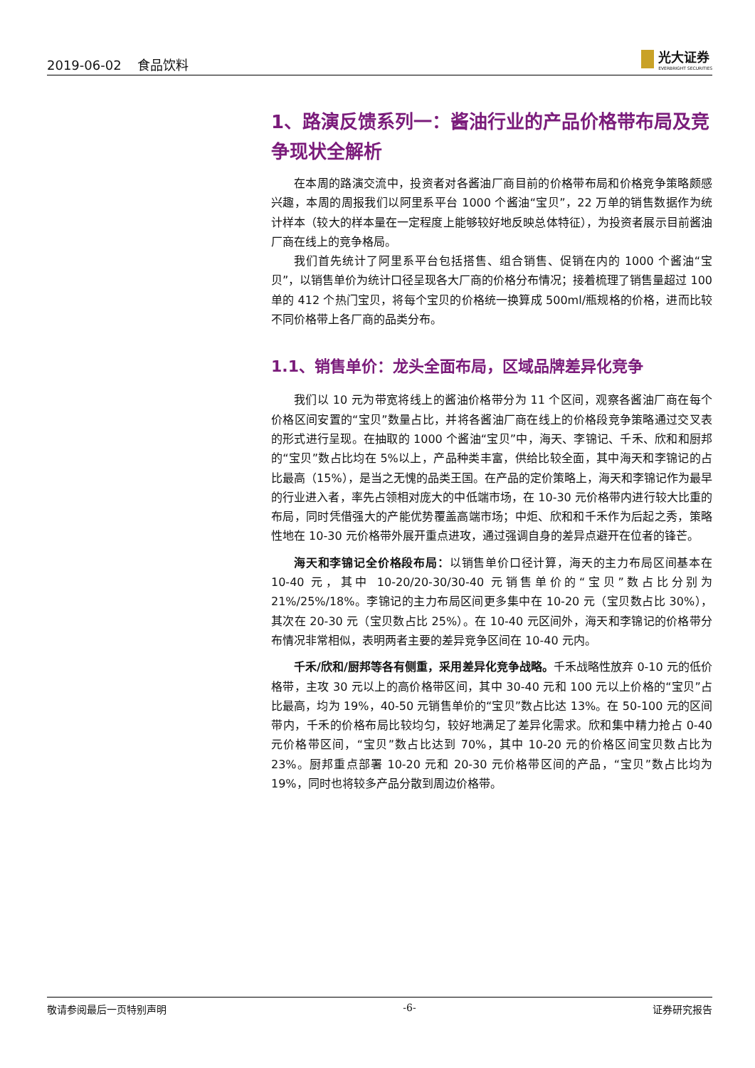2019-06-02 食品饮料
光大证券
EVERBRIGHT SECURITIES
1、路演反馈系列一：酱油行业的产品价格带布局及竞争现状全解析
在本周的路演交流中，投资者对各酱油厂商目前的价格带布局和价格竞争策略颇感兴趣，本周的周报我们以阿里系平台 1000 个酱油“宝贝”，22 万单的销售数据作为统计样本（较大的样本量在一定程度上能够较好地反映总体特征），为投资者展示目前酱油厂商在线上的竞争格局。
我们首先统计了阿里系平台包括搭售、组合销售、促销在内的 1000 个酱油“宝贝”，以销售单价为统计口径呈现各大厂商的价格分布情况；接着梳理了销售量超过 100 单的 412 个热门宝贝，将每个宝贝的价格统一换算成 500ml/瓶规格的价格，进而比较不同价格带上各厂商的品类分布。
1.1、销售单价：龙头全面布局，区域品牌差异化竞争
我们以 10 元为带宽将线上的酱油价格带分为 11 个区间，观察各酱油厂商在每个价格区间安置的“宝贝”数量占比，并将各酱油厂商在线上的价格段竞争策略通过交叉表的形式进行呈现。在抽取的 1000 个酱油“宝贝”中，海天、李锦记、千禾、欣和和厨邦的“宝贝”数占比均在 5%以上，产品种类丰富，供给比较全面，其中海天和李锦记的占比最高（15%），是当之无愧的品类王国。在产品的定价策略上，海天和李锦记作为最早的行业进入者，率先占领相对庞大的中低端市场，在 10-30 元价格带内进行较大比重的布局，同时凭借强大的产能优势覆盖高端市场；中炬、欣和和千禾作为后起之秀，策略性地在 10-30 元价格带外展开重点进攻，通过强调自身的差异点避开在位者的锋芒。
海天和李锦记全价格段布局：以销售单价口径计算，海天的主力布局区间基本在 10-40 元，其中 10-20/20-30/30-40 元销售单价的“宝贝”数占比分别为 21%/25%/18%。李锦记的主力布局区间更多集中在 10-20 元（宝贝数占比 30%），其次在 20-30 元（宝贝数占比 25%）。在 10-40 元区间外，海天和李锦记的价格带分布情况非常相似，表明两者主要的差异竞争区间在 10-40 元内。
千禾/欣和/厨邦等各有侧重，采用差异化竞争战略。千禾战略性放弃 0-10 元的低价格带，主攻 30 元以上的高价格带区间，其中 30-40 元和 100 元以上价格的“宝贝”占比最高，均为 19%，40-50 元销售单价的“宝贝”数占比达 13%。在 50-100 元的区间带内，千禾的价格布局比较均匀，较好地满足了差异化需求。欣和集中精力抢占 0-40 元价格带区间，“宝贝”数占比达到 70%，其中 10-20 元的价格区间宝贝数占比为 23%。厨邦重点部署 10-20 元和 20-30 元价格带区间的产品，“宝贝”数占比均为 19%，同时也将较多产品分散到周边价格带。
敬请参阅最后一页特别声明 -6- 证券研究报告